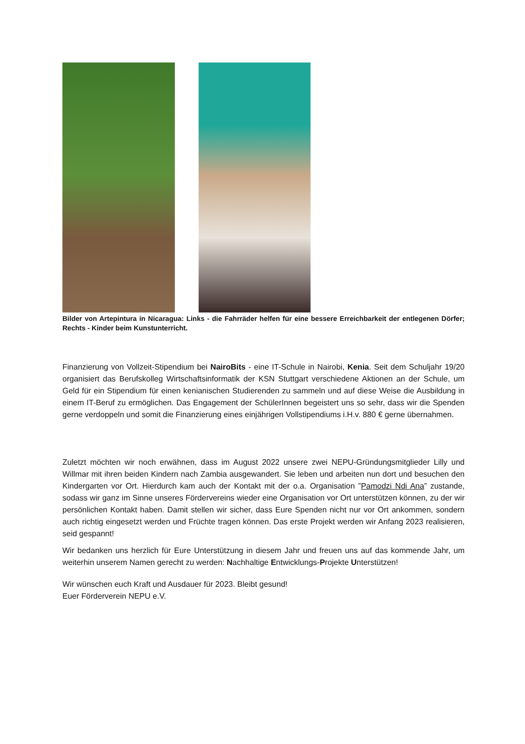Bilder von Artepintura in Nicaragua: Links - die Fahrräder helfen für eine bessere Erreichbarkeit der entlegenen Dörfer; Rechts - Kinder beim Kunstunterricht.
Finanzierung von Vollzeit-Stipendium bei NairoBits - eine IT-Schule in Nairobi, Kenia. Seit dem Schuljahr 19/20 organisiert das Berufskolleg Wirtschaftsinformatik der KSN Stuttgart verschiedene Aktionen an der Schule, um Geld für ein Stipendium für einen kenianischen Studierenden zu sammeln und auf diese Weise die Ausbildung in einem IT-Beruf zu ermöglichen. Das Engagement der SchülerInnen begeistert uns so sehr, dass wir die Spenden gerne verdoppeln und somit die Finanzierung eines einjährigen Vollstipendiums i.H.v. 880 € gerne übernahmen.
Zuletzt möchten wir noch erwähnen, dass im August 2022 unsere zwei NEPU-Gründungsmitglieder Lilly und Willmar mit ihren beiden Kindern nach Zambia ausgewandert. Sie leben und arbeiten nun dort und besuchen den Kindergarten vor Ort. Hierdurch kam auch der Kontakt mit der o.a. Organisation ”Pamodzi Ndi Ana” zustande, sodass wir ganz im Sinne unseres Fördervereins wieder eine Organisation vor Ort unterstützen können, zu der wir persönlichen Kontakt haben. Damit stellen wir sicher, dass Eure Spenden nicht nur vor Ort ankommen, sondern auch richtig eingesetzt werden und Früchte tragen können. Das erste Projekt werden wir Anfang 2023 realisieren, seid gespannt!
Wir bedanken uns herzlich für Eure Unterstützung in diesem Jahr und freuen uns auf das kommende Jahr, um weiterhin unserem Namen gerecht zu werden: Nachhaltige Entwicklungs-Projekte Unterstützen!
Wir wünschen euch Kraft und Ausdauer für 2023. Bleibt gesund!
Euer Förderverein NEPU e.V.